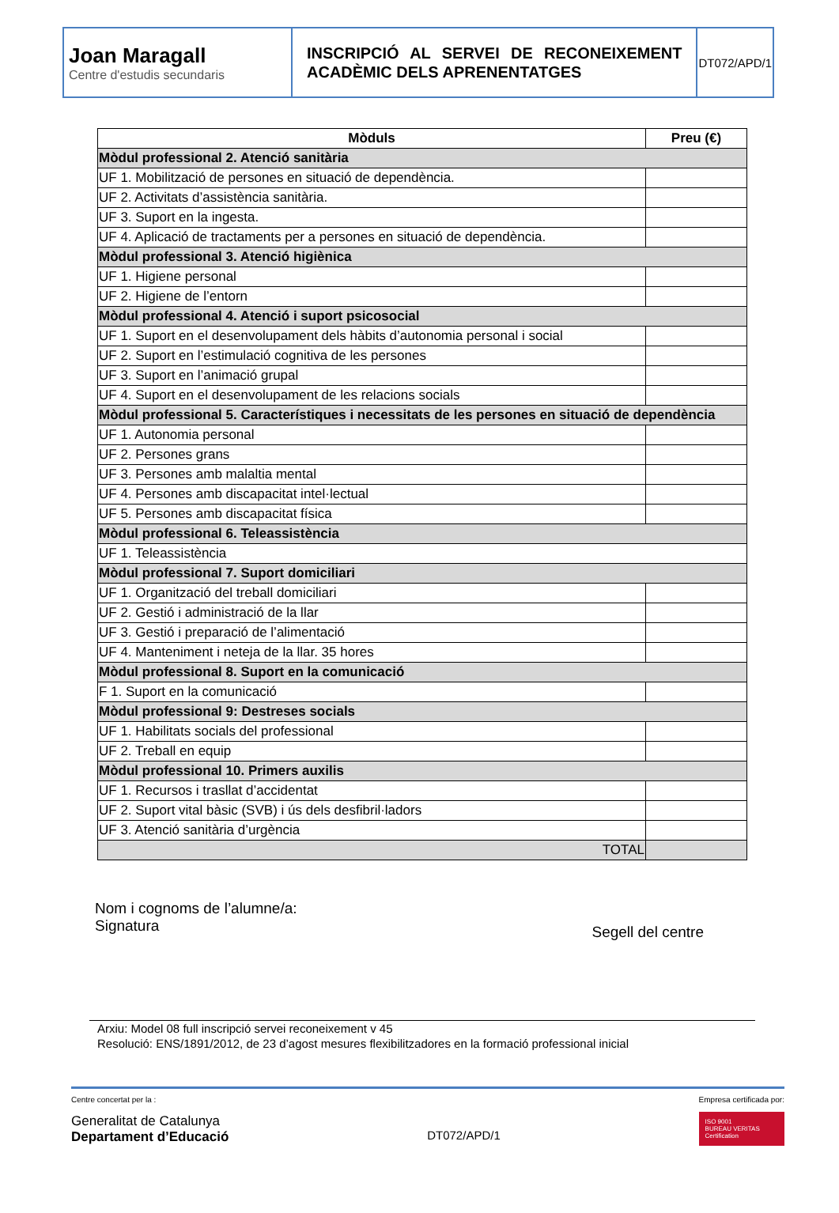| Joan Maragall Centre d'estudis secundaris | INSCRIPCIÓ AL SERVEI DE RECONEIXEMENT ACADÈMIC DELS APRENENTATGES | DT072/APD/1 |
| Mòduls | Preu (€) |
| --- | --- |
| Mòdul professional 2. Atenció sanitària | |
| UF 1. Mobilització de persones en situació de dependència. | |
| UF 2. Activitats d’assistència sanitària. | |
| UF 3. Suport en la ingesta. | |
| UF 4. Aplicació de tractaments per a persones en situació de dependència. | |
| Mòdul professional 3. Atenció higiènica | |
| UF 1. Higiene personal | |
| UF 2. Higiene de l’entorn | |
| Mòdul professional 4. Atenció i suport psicosocial | |
| UF 1. Suport en el desenvolupament dels hàbits d’autonomia personal i social | |
| UF 2. Suport en l’estimulació cognitiva de les persones | |
| UF 3. Suport en l’animació grupal | |
| UF 4. Suport en el desenvolupament de les relacions socials | |
| Mòdul professional 5. Característiques i necessitats de les persones en situació de dependència | |
| UF 1. Autonomia personal | |
| UF 2. Persones grans | |
| UF 3. Persones amb malaltia mental | |
| UF 4. Persones amb discapacitat intel·lectual | |
| UF 5. Persones amb discapacitat física | |
| Mòdul professional 6. Teleassistència | |
| UF 1. Teleassistència | |
| Mòdul professional 7. Suport domiciliari | |
| UF 1. Organització del treball domiciliari | |
| UF 2. Gestió i administració de la llar | |
| UF 3. Gestió i preparació de l’alimentació | |
| UF 4. Manteniment i neteja de la llar. 35 hores | |
| Mòdul professional 8. Suport en la comunicació | |
| F 1. Suport en la comunicació | |
| Mòdul professional 9: Destreses socials | |
| UF 1. Habilitats socials del professional | |
| UF 2. Treball en equip | |
| Mòdul professional 10. Primers auxilis | |
| UF 1. Recursos i trasllat d’accidentat | |
| UF 2. Suport vital bàsic (SVB) i ús dels desfibril·ladors | |
| UF 3. Atenció sanitària d’urgència | |
| TOTAL | |
Nom i cognoms de l’alumne/a:
Signatura
Segell del centre
Arxiu: Model 08 full inscripció servei reconeixement v 45
Resolució: ENS/1891/2012, de 23 d’agost mesures flexibilitzadores en la formació professional inicial
Centre concertat per la :
Generalitat de Catalunya
Departament d’Educació
DT072/APD/1
Empresa certificada por:
ISO 9001
BUREAU VERITAS
Certification